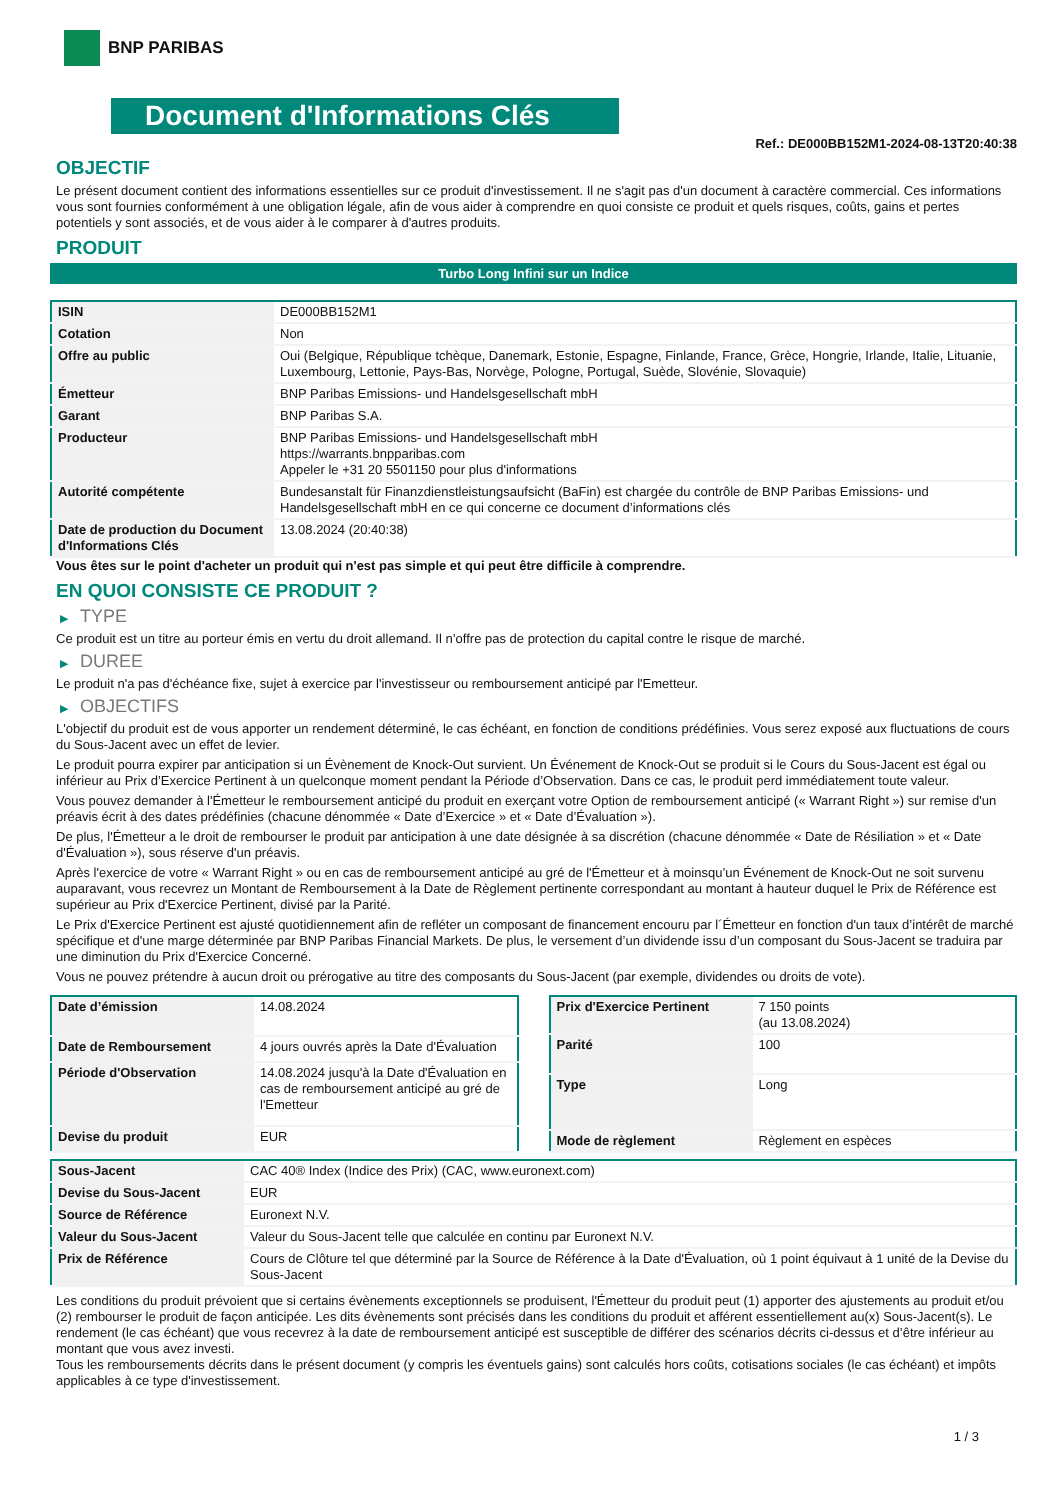BNP PARIBAS
Document d'Informations Clés
Ref.: DE000BB152M1-2024-08-13T20:40:38
OBJECTIF
Le présent document contient des informations essentielles sur ce produit d'investissement. Il ne s'agit pas d'un document à caractère commercial. Ces informations vous sont fournies conformément à une obligation légale, afin de vous aider à comprendre en quoi consiste ce produit et quels risques, coûts, gains et pertes potentiels y sont associés, et de vous aider à le comparer à d'autres produits.
PRODUIT
Turbo Long Infini sur un Indice
| ISIN | DE000BB152M1 |
| Cotation | Non |
| Offre au public | Oui (Belgique, République tchèque, Danemark, Estonie, Espagne, Finlande, France, Grèce, Hongrie, Irlande, Italie, Lituanie, Luxembourg, Lettonie, Pays-Bas, Norvège, Pologne, Portugal, Suède, Slovénie, Slovaquie) |
| Émetteur | BNP Paribas Emissions- und Handelsgesellschaft mbH |
| Garant | BNP Paribas S.A. |
| Producteur | BNP Paribas Emissions- und Handelsgesellschaft mbH https://warrants.bnpparibas.com Appeler le +31 20 5501150 pour plus d'informations |
| Autorité compétente | Bundesanstalt für Finanzdienstleistungsaufsicht (BaFin) est chargée du contrôle de BNP Paribas Emissions- und Handelsgesellschaft mbH en ce qui concerne ce document d’informations clés |
| Date de production du Document d'Informations Clés | 13.08.2024 (20:40:38) |
Vous êtes sur le point d'acheter un produit qui n'est pas simple et qui peut être difficile à comprendre.
EN QUOI CONSISTE CE PRODUIT ?
▶ TYPE
Ce produit est un titre au porteur émis en vertu du droit allemand. Il n’offre pas de protection du capital contre le risque de marché.
▶ DUREE
Le produit n'a pas d'échéance fixe, sujet à exercice par l'investisseur ou remboursement anticipé par l'Emetteur.
▶ OBJECTIFS
L'objectif du produit est de vous apporter un rendement déterminé, le cas échéant, en fonction de conditions prédéfinies. Vous serez exposé aux fluctuations de cours du Sous-Jacent avec un effet de levier.
Le produit pourra expirer par anticipation si un Évènement de Knock-Out survient. Un Événement de Knock-Out se produit si le Cours du Sous-Jacent est égal ou inférieur au Prix d’Exercice Pertinent à un quelconque moment pendant la Période d’Observation. Dans ce cas, le produit perd immédiatement toute valeur.
Vous pouvez demander à l'Émetteur le remboursement anticipé du produit en exerçant votre Option de remboursement anticipé (« Warrant Right ») sur remise d'un préavis écrit à des dates prédéfinies (chacune dénommée « Date d’Exercice » et « Date d’Évaluation »).
De plus, l'Émetteur a le droit de rembourser le produit par anticipation à une date désignée à sa discrétion (chacune dénommée « Date de Résiliation » et « Date d'Évaluation »), sous réserve d'un préavis.
Après l'exercice de votre « Warrant Right » ou en cas de remboursement anticipé au gré de l'Émetteur et à moinsqu’un Événement de Knock-Out ne soit survenu auparavant, vous recevrez un Montant de Remboursement à la Date de Règlement pertinente correspondant au montant à hauteur duquel le Prix de Référence est supérieur au Prix d'Exercice Pertinent, divisé par la Parité.
Le Prix d'Exercice Pertinent est ajusté quotidiennement afin de refléter un composant de financement encouru par l´Émetteur en fonction d'un taux d’intérêt de marché spécifique et d'une marge déterminée par BNP Paribas Financial Markets. De plus, le versement d’un dividende issu d’un composant du Sous-Jacent se traduira par une diminution du Prix d'Exercice Concerné.
Vous ne pouvez prétendre à aucun droit ou prérogative au titre des composants du Sous-Jacent (par exemple, dividendes ou droits de vote).
| Date d’émission | 14.08.2024 |
| Date de Remboursement | 4 jours ouvrés après la Date d'Évaluation |
| Période d'Observation | 14.08.2024 jusqu'à la Date d'Évaluation en cas de remboursement anticipé au gré de l'Emetteur |
| Devise du produit | EUR |
| Prix d'Exercice Pertinent | 7 150 points (au 13.08.2024) |
| Parité | 100 |
| Type | Long |
| Mode de règlement | Règlement en espèces |
| Sous-Jacent | CAC 40® Index (Indice des Prix) (CAC, www.euronext.com) |
| Devise du Sous-Jacent | EUR |
| Source de Référence | Euronext N.V. |
| Valeur du Sous-Jacent | Valeur du Sous-Jacent telle que calculée en continu par Euronext N.V. |
| Prix de Référence | Cours de Clôture tel que déterminé par la Source de Référence à la Date d'Évaluation, où 1 point équivaut à 1 unité de la Devise du Sous-Jacent |
Les conditions du produit prévoient que si certains évènements exceptionnels se produisent, l'Émetteur du produit peut (1) apporter des ajustements au produit et/ou (2) rembourser le produit de façon anticipée. Les dits évènements sont précisés dans les conditions du produit et afférent essentiellement au(x) Sous-Jacent(s). Le rendement (le cas échéant) que vous recevrez à la date de remboursement anticipé est susceptible de différer des scénarios décrits ci-dessus et d’être inférieur au montant que vous avez investi.
Tous les remboursements décrits dans le présent document (y compris les éventuels gains) sont calculés hors coûts, cotisations sociales (le cas échéant) et impôts applicables à ce type d'investissement.
1 / 3